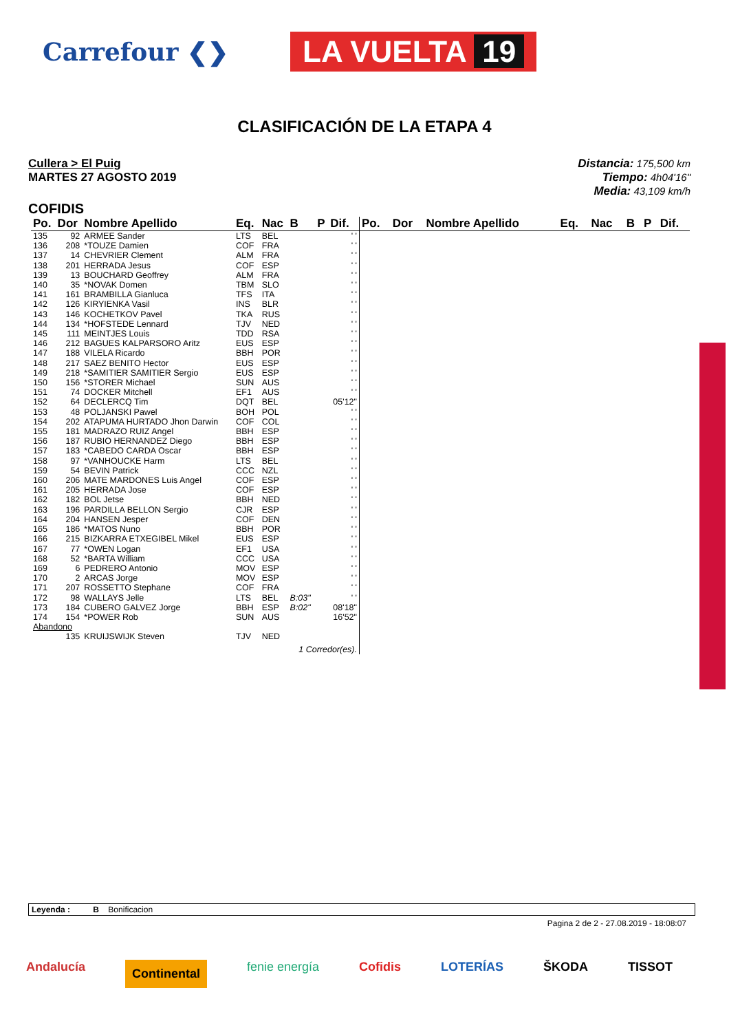Carrefour ❮❯
LA VUELTA 19
CLASIFICACIÓN DE LA ETAPA 4
Cullera > El Puig
MARTES 27 AGOSTO 2019
Distancia: 175,500 km
Tiempo: 4h04'16"
Media: 43,109 km/h
COFIDIS
| Po. | Dor | Nombre Apellido | Eq. | Nac | B | P | Dif. |
| --- | --- | --- | --- | --- | --- | --- | --- |
| 135 | 92 | ARMEE Sander | LTS | BEL | | | ' ' |
| 136 | 208 | *TOUZE Damien | COF | FRA | | | ' ' |
| 137 | 14 | CHEVRIER Clement | ALM | FRA | | | ' ' |
| 138 | 201 | HERRADA Jesus | COF | ESP | | | ' ' |
| 139 | 13 | BOUCHARD Geoffrey | ALM | FRA | | | ' ' |
| 140 | 35 | *NOVAK Domen | TBM | SLO | | | ' ' |
| 141 | 161 | BRAMBILLA Gianluca | TFS | ITA | | | ' ' |
| 142 | 126 | KIRYIENKA Vasil | INS | BLR | | | ' ' |
| 143 | 146 | KOCHETKOV Pavel | TKA | RUS | | | ' ' |
| 144 | 134 | *HOFSTEDE Lennard | TJV | NED | | | ' ' |
| 145 | 111 | MEINTJES Louis | TDD | RSA | | | ' ' |
| 146 | 212 | BAGUES KALPARSORO Aritz | EUS | ESP | | | ' ' |
| 147 | 188 | VILELA Ricardo | BBH | POR | | | ' ' |
| 148 | 217 | SAEZ BENITO Hector | EUS | ESP | | | ' ' |
| 149 | 218 | *SAMITIER SAMITIER Sergio | EUS | ESP | | | ' ' |
| 150 | 156 | *STORER Michael | SUN | AUS | | | ' ' |
| 151 | 74 | DOCKER Mitchell | EF1 | AUS | | | ' ' |
| 152 | 64 | DECLERCQ Tim | DQT | BEL | | | 05'12" |
| 153 | 48 | POLJANSKI Pawel | BOH | POL | | | ' ' |
| 154 | 202 | ATAPUMA HURTADO Jhon Darwin | COF | COL | | | ' ' |
| 155 | 181 | MADRAZO RUIZ Angel | BBH | ESP | | | ' ' |
| 156 | 187 | RUBIO HERNANDEZ Diego | BBH | ESP | | | ' ' |
| 157 | 183 | *CABEDO CARDA Oscar | BBH | ESP | | | ' ' |
| 158 | 97 | *VANHOUCKE Harm | LTS | BEL | | | ' ' |
| 159 | 54 | BEVIN Patrick | CCC | NZL | | | ' ' |
| 160 | 206 | MATE MARDONES Luis Angel | COF | ESP | | | ' ' |
| 161 | 205 | HERRADA Jose | COF | ESP | | | ' ' |
| 162 | 182 | BOL Jetse | BBH | NED | | | ' ' |
| 163 | 196 | PARDILLA BELLON Sergio | CJR | ESP | | | ' ' |
| 164 | 204 | HANSEN Jesper | COF | DEN | | | ' ' |
| 165 | 186 | *MATOS Nuno | BBH | POR | | | ' ' |
| 166 | 215 | BIZKARRA ETXEGIBEL Mikel | EUS | ESP | | | ' ' |
| 167 | 77 | *OWEN Logan | EF1 | USA | | | ' ' |
| 168 | 52 | *BARTA William | CCC | USA | | | ' ' |
| 169 | 6 | PEDRERO Antonio | MOV | ESP | | | ' ' |
| 170 | 2 | ARCAS Jorge | MOV | ESP | | | ' ' |
| 171 | 207 | ROSSETTO Stephane | COF | FRA | | | ' ' |
| 172 | 98 | WALLAYS Jelle | LTS | BEL | B:03" | | ' ' |
| 173 | 184 | CUBERO GALVEZ Jorge | BBH | ESP | B:02" | | 08'18" |
| 174 | 154 | *POWER Rob | SUN | AUS | | | 16'52" |
| Abandono | | | | | | | |
| | 135 | KRUIJSWIJK Steven | TJV | NED | | | |
| 1 Corredor(es). | | | | | | | |
| Po. | Dor | Nombre Apellido | Eq. | Nac | B | P | Dif. |
| --- | --- | --- | --- | --- | --- | --- | --- |
Leyenda : B Bonificacion
Pagina 2 de 2 - 27.08.2019 - 18:08:07
Andalucía Continental fenie energía Cofidis LOTERÍAS ŠKODA TISSOT